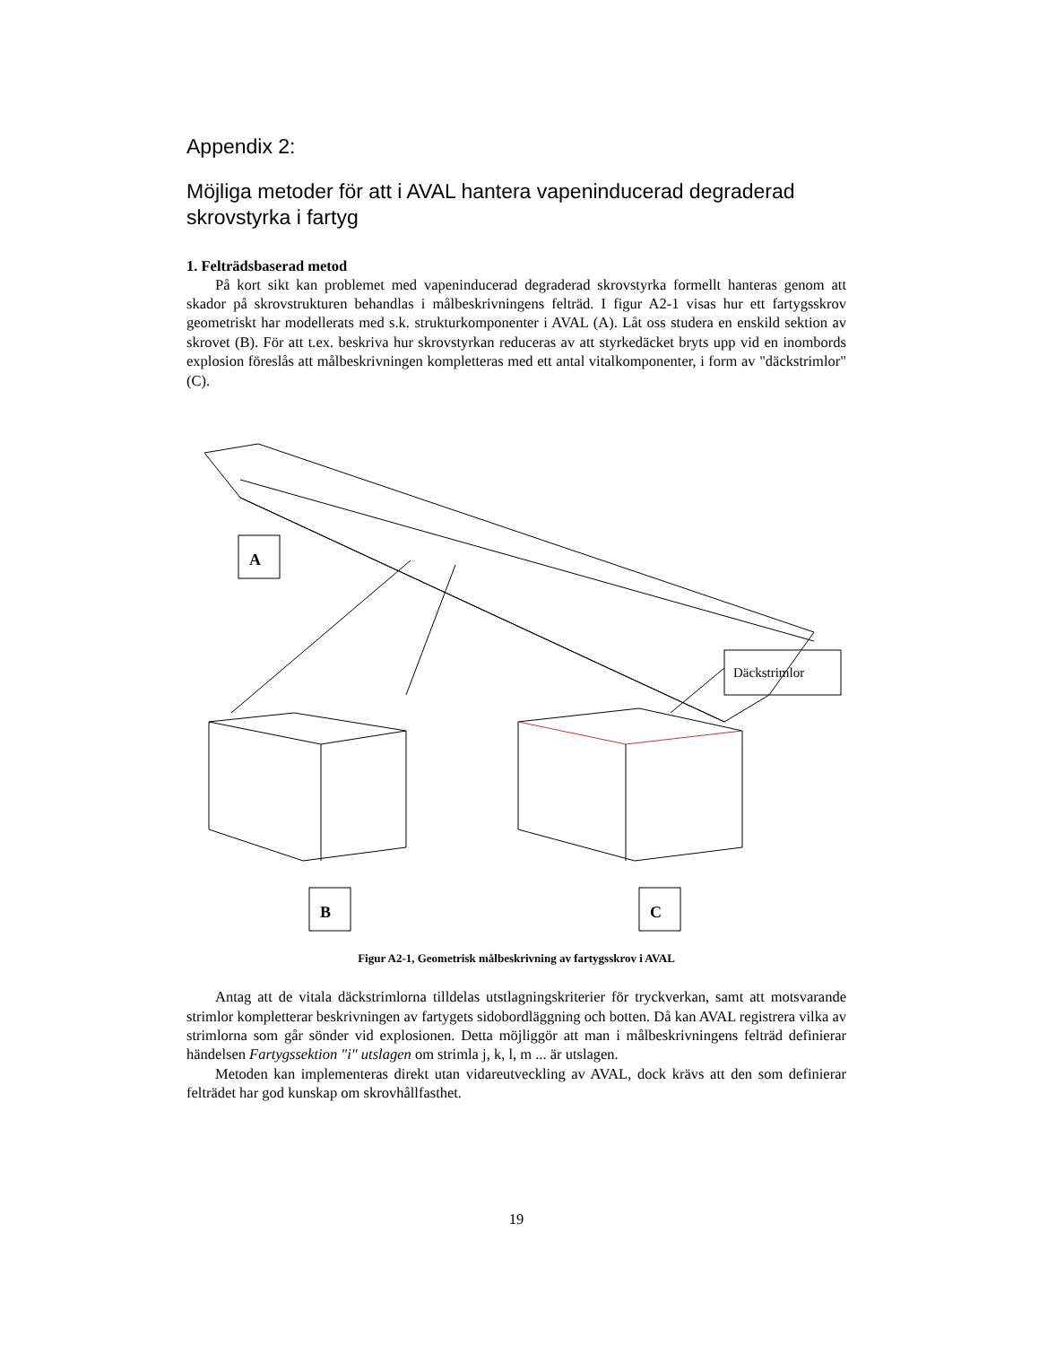Appendix 2:
Möjliga metoder för att i AVAL hantera vapeninducerad degraderad skrovstyrka i fartyg
1. Felträdsbaserad metod
På kort sikt kan problemet med vapeninducerad degraderad skrovstyrka formellt hanteras genom att skador på skrovstrukturen behandlas i målbeskrivningens felträd. I figur A2-1 visas hur ett fartygsskrov geometriskt har modellerats med s.k. strukturkomponenter i AVAL (A). Låt oss studera en enskild sektion av skrovet (B). För att t.ex. beskriva hur skrovstyrkan reduceras av att styrkedäcket bryts upp vid en inombords explosion föreslås att målbeskrivningen kompletteras med ett antal vitalkomponenter, i form av "däckstrimlor" (C).
A
Däckstrimlor
B
C
Figur A2-1, Geometrisk målbeskrivning av fartygsskrov i AVAL
Antag att de vitala däckstrimlorna tilldelas utstlagningskriterier för tryckverkan, samt att motsvarande strimlor kompletterar beskrivningen av fartygets sidobordläggning och botten. Då kan AVAL registrera vilka av strimlorna som går sönder vid explosionen. Detta möjliggör att man i målbeskrivningens felträd definierar händelsen Fartygssektion "i" utslagen om strimla j, k, l, m ... är utslagen.
Metoden kan implementeras direkt utan vidareutveckling av AVAL, dock krävs att den som definierar felträdet har god kunskap om skrovhållfasthet.
19